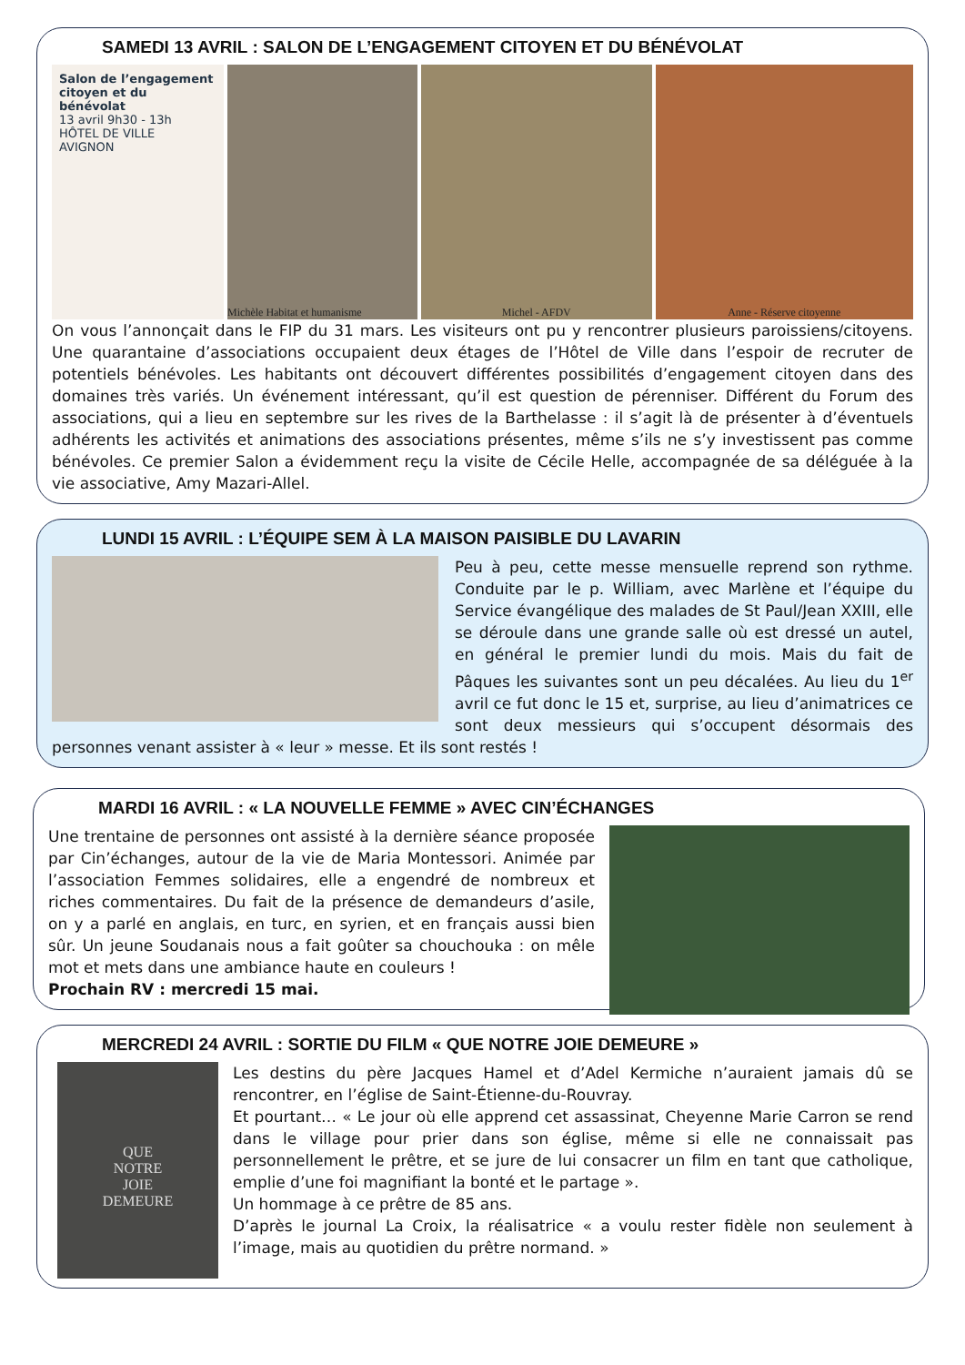SAMEDI 13 AVRIL : SALON DE L’ENGAGEMENT CITOYEN ET DU BÉNÉVOLAT
Salon de l’engagement citoyen et du bénévolat
13 avril 9h30 - 13h
HÔTEL DE VILLE
AVIGNON
Michèle Habitat et humanisme
Michel - AFDV Anne - Réserve citoyenne
On vous l’annonçait dans le FIP du 31 mars. Les visiteurs ont pu y rencontrer plusieurs paroissiens/citoyens. Une quarantaine d’associations occupaient deux étages de l’Hôtel de Ville dans l’espoir de recruter de potentiels bénévoles. Les habitants ont découvert différentes possibilités d’engagement citoyen dans des domaines très variés. Un événement intéressant, qu’il est question de pérenniser. Différent du Forum des associations, qui a lieu en septembre sur les rives de la Barthelasse : il s’agit là de présenter à d’éventuels adhérents les activités et animations des associations présentes, même s’ils ne s’y investissent pas comme bénévoles. Ce premier Salon a évidemment reçu la visite de Cécile Helle, accompagnée de sa déléguée à la vie associative, Amy Mazari-Allel.
LUNDI 15 AVRIL : L’ÉQUIPE SEM À LA MAISON PAISIBLE DU LAVARIN
Peu à peu, cette messe mensuelle reprend son rythme. Conduite par le p. William, avec Marlène et l’équipe du Service évangélique des malades de St Paul/Jean XXIII, elle se déroule dans une grande salle où est dressé un autel, en général le premier lundi du mois. Mais du fait de Pâques les suivantes sont un peu décalées. Au lieu du 1<sup>er</sup> avril ce fut donc le 15 et, surprise, au lieu d’animatrices ce sont deux messieurs qui s’occupent désormais des personnes venant assister à « leur » messe. Et ils sont restés !
MARDI 16 AVRIL : « LA NOUVELLE FEMME » AVEC CIN’ÉCHANGES
Une trentaine de personnes ont assisté à la dernière séance proposée par Cin’échanges, autour de la vie de Maria Montessori. Animée par l’association Femmes solidaires, elle a engendré de nombreux et riches commentaires. Du fait de la présence de demandeurs d’asile, on y a parlé en anglais, en turc, en syrien, et en français aussi bien sûr. Un jeune Soudanais nous a fait goûter sa chouchouka : on mêle mot et mets dans une ambiance haute en couleurs !
Prochain RV : mercredi 15 mai.
MERCREDI 24 AVRIL : SORTIE DU FILM « QUE NOTRE JOIE DEMEURE »
QUE
NOTRE
JOIE
DEMEURE
Les destins du père Jacques Hamel et d’Adel Kermiche n’auraient jamais dû se rencontrer, en l’église de Saint-Étienne-du-Rouvray.
Et pourtant… « Le jour où elle apprend cet assassinat, Cheyenne Marie Carron se rend dans le village pour prier dans son église, même si elle ne connaissait pas personnellement le prêtre, et se jure de lui consacrer un film en tant que catholique, emplie d’une foi magnifiant la bonté et le partage ».
Un hommage à ce prêtre de 85 ans.
D’après le journal La Croix, la réalisatrice « a voulu rester fidèle non seulement à l’image, mais au quotidien du prêtre normand. »